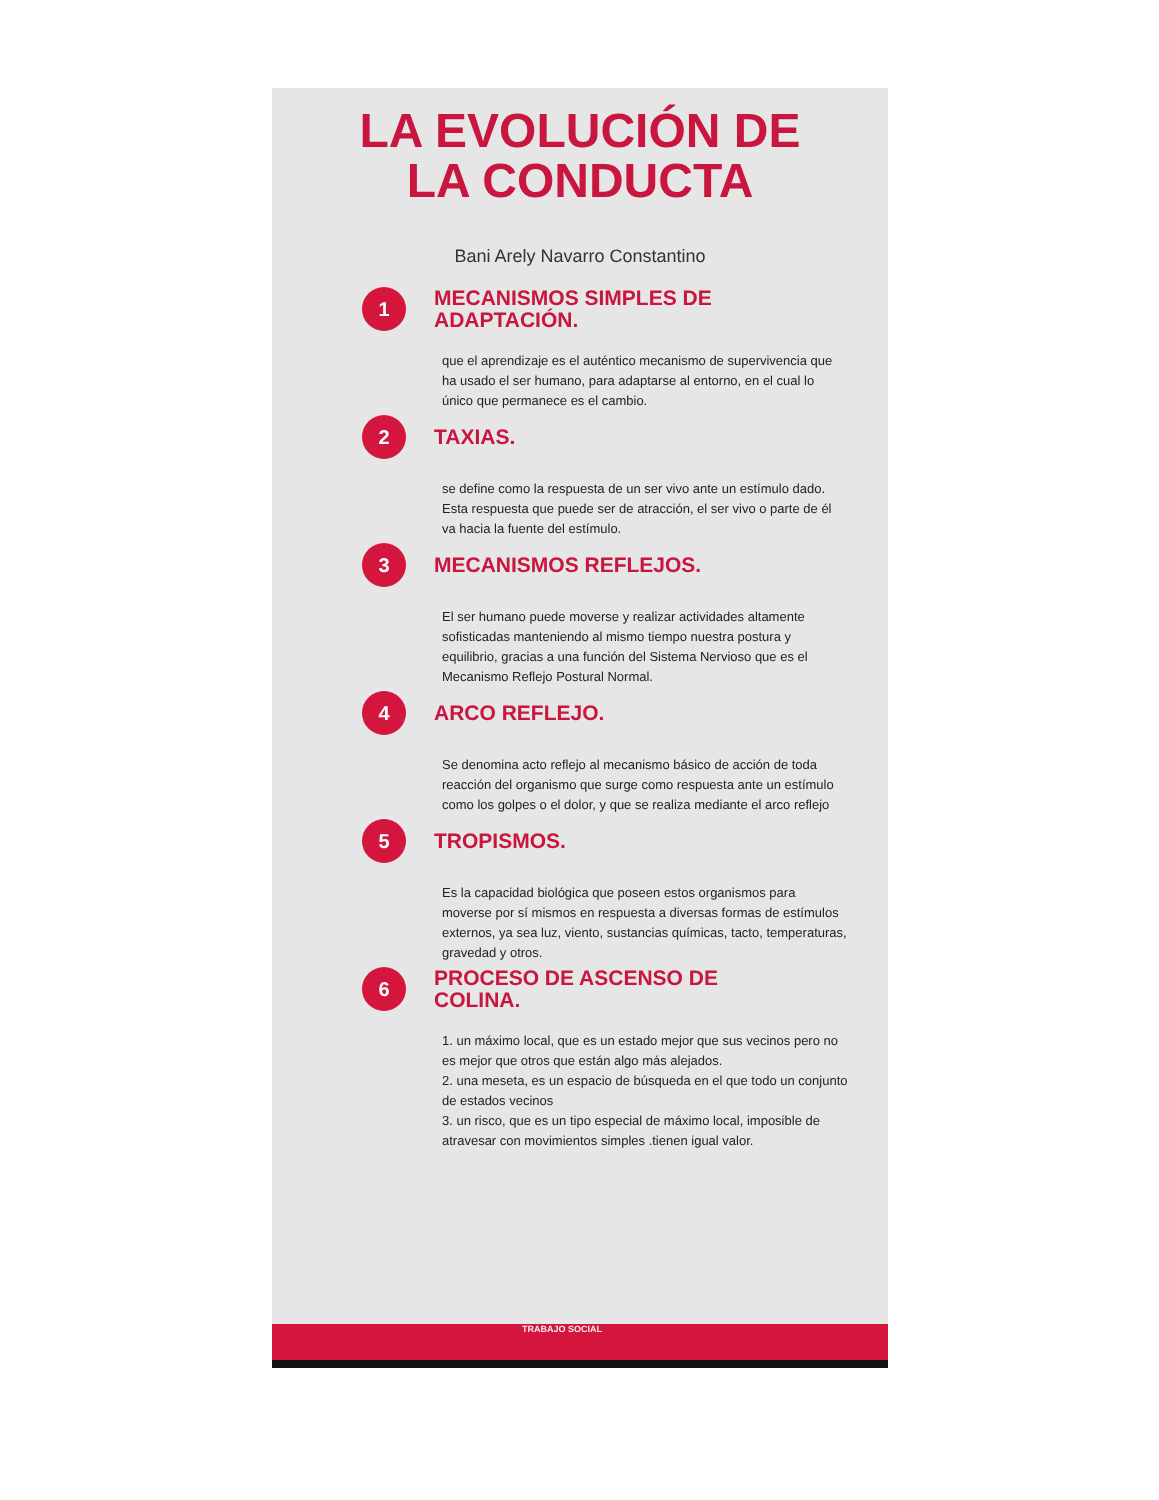LA EVOLUCIÓN DE
LA CONDUCTA
Bani Arely Navarro Constantino
1
MECANISMOS SIMPLES DE
ADAPTACIÓN.
que el aprendizaje es el auténtico mecanismo de supervivencia que ha usado el ser humano, para adaptarse al entorno, en el cual lo único que permanece es el cambio.
2
TAXIAS.
se define como la respuesta de un ser vivo ante un estímulo dado. Esta respuesta que puede ser de atracción, el ser vivo o parte de él va hacia la fuente del estímulo.
3
MECANISMOS REFLEJOS.
El ser humano puede moverse y realizar actividades altamente sofisticadas manteniendo al mismo tiempo nuestra postura y equilibrio, gracias a una función del Sistema Nervioso que es el Mecanismo Reflejo Postural Normal.
4
ARCO REFLEJO.
Se denomina acto reflejo al mecanismo básico de acción de toda reacción del organismo que surge como respuesta ante un estímulo como los golpes o el dolor, y que se realiza mediante el arco reflejo
5
TROPISMOS.
Es la capacidad biológica que poseen estos organismos para moverse por sí mismos en respuesta a diversas formas de estímulos externos, ya sea luz, viento, sustancias químicas, tacto, temperaturas, gravedad y otros.
6
PROCESO DE ASCENSO DE
COLINA.
1. un máximo local, que es un estado mejor que sus vecinos pero no es mejor que otros que están algo más alejados.
2. una meseta, es un espacio de búsqueda en el que todo un conjunto de estados vecinos
3. un risco, que es un tipo especial de máximo local, imposible de atravesar con movimientos simples .tienen igual valor.
TRABAJO SOCIAL